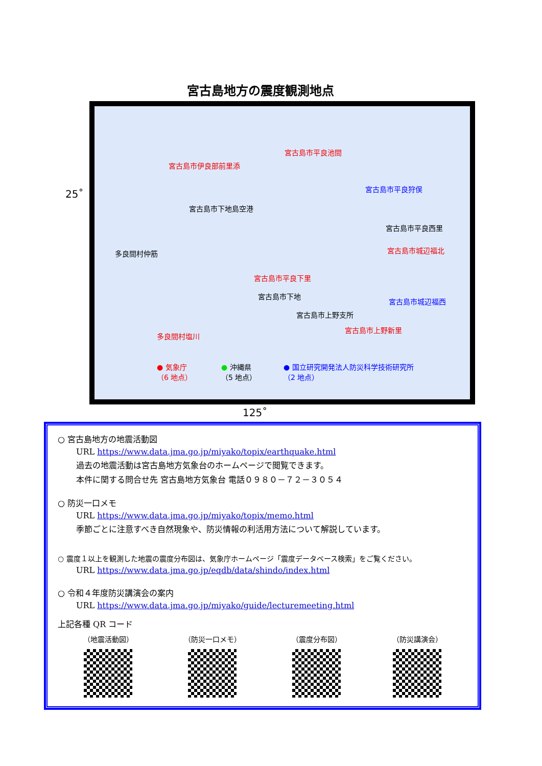宮古島地方の震度観測地点
宮古島市平良池間
宮古島市伊良部前里添
宮古島市平良狩俣
宮古島市下地島空港
宮古島市平良西里
宮古島市城辺福北
多良間村仲筋
宮古島市平良下里
宮古島市下地
宮古島市城辺福西
宮古島市上野支所
宮古島市上野新里
多良間村塩川
● 気象庁
（6 地点）
● 沖縄県
（5 地点）
● 国立研究開発法人防災科学技術研究所
（2 地点）
25˚
125˚
○ 宮古島地方の地震活動図
URL https://www.data.jma.go.jp/miyako/topix/earthquake.html
過去の地震活動は宮古島地方気象台のホームページで閲覧できます。
本件に関する問合せ先 宮古島地方気象台 電話０９８０－７２－３０５４
○ 防災一口メモ
URL https://www.data.jma.go.jp/miyako/topix/memo.html
季節ごとに注意すべき自然現象や、防災情報の利活用方法について解説しています。
○ 震度１以上を観測した地震の震度分布図は、気象庁ホームページ「震度データベース検索」をご覧ください。
URL https://www.data.jma.go.jp/eqdb/data/shindo/index.html
○ 令和４年度防災講演会の案内
URL https://www.data.jma.go.jp/miyako/guide/lecturemeeting.html
上記各種 QR コード
（地震活動図） （防災一口メモ） （震度分布図） （防災講演会）